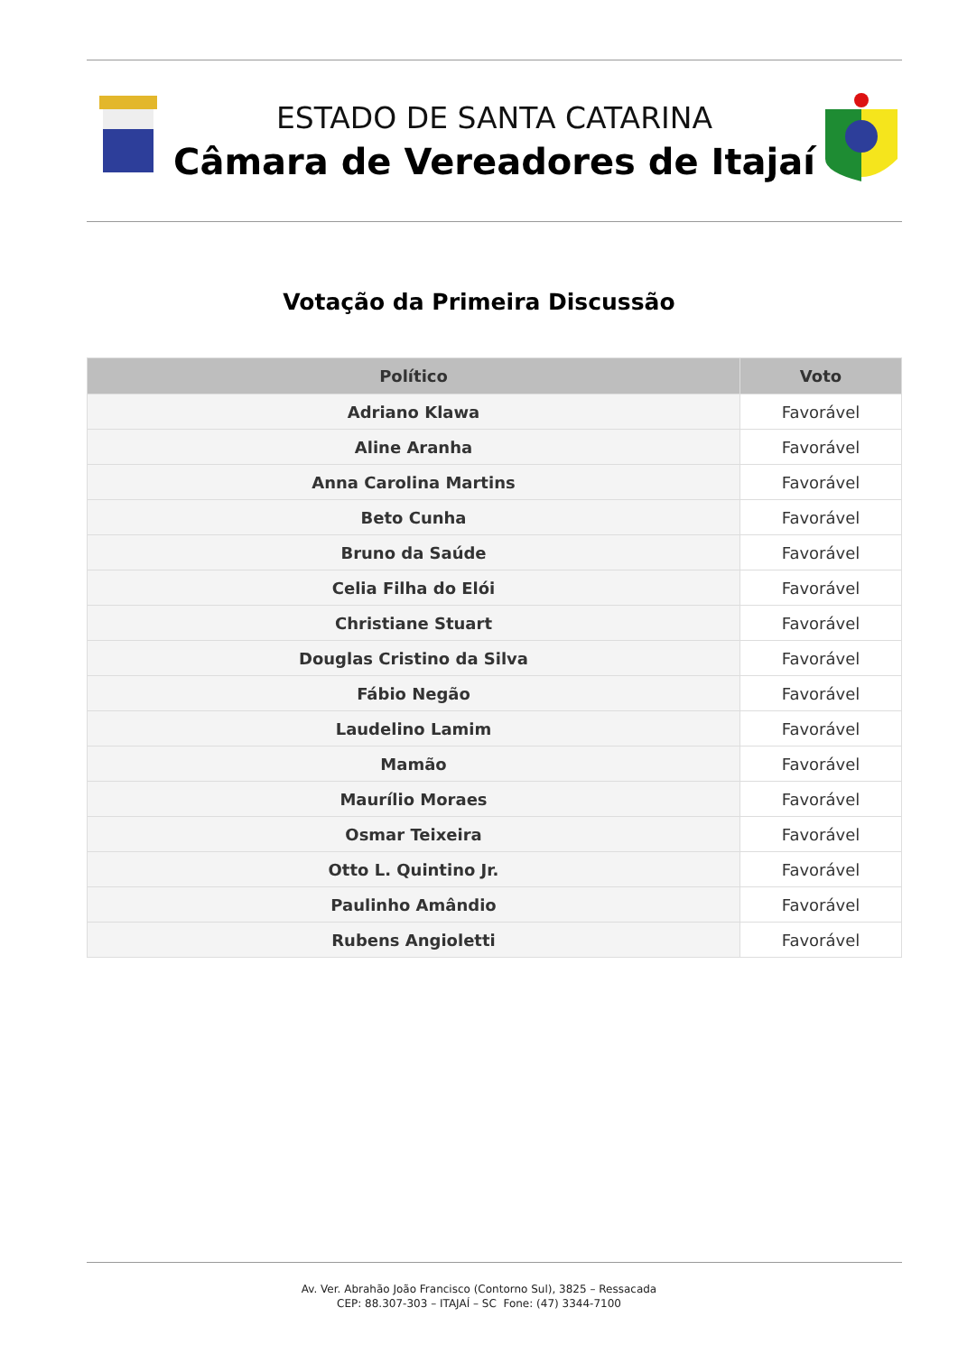ESTADO DE SANTA CATARINA
Câmara de Vereadores de Itajaí
Votação da Primeira Discussão
| Político | Voto |
| --- | --- |
| Adriano Klawa | Favorável |
| Aline Aranha | Favorável |
| Anna Carolina Martins | Favorável |
| Beto Cunha | Favorável |
| Bruno da Saúde | Favorável |
| Celia Filha do Elói | Favorável |
| Christiane Stuart | Favorável |
| Douglas Cristino da Silva | Favorável |
| Fábio Negão | Favorável |
| Laudelino Lamim | Favorável |
| Mamão | Favorável |
| Maurílio Moraes | Favorável |
| Osmar Teixeira | Favorável |
| Otto L. Quintino Jr. | Favorável |
| Paulinho Amândio | Favorável |
| Rubens Angioletti | Favorável |
Av. Ver. Abrahão João Francisco (Contorno Sul), 3825 – Ressacada
CEP: 88.307-303 – ITAJAÍ – SC Fone: (47) 3344-7100